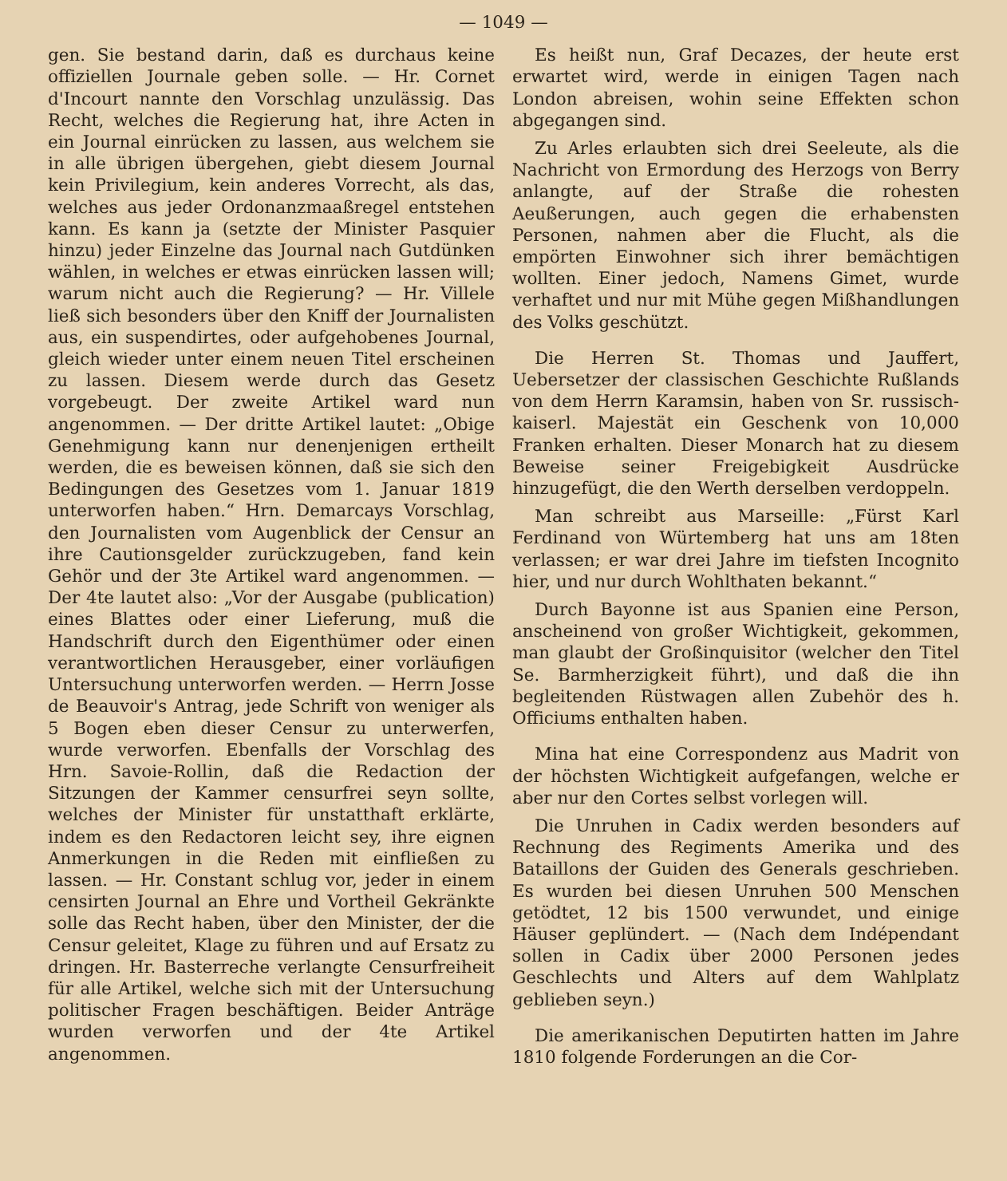— 1049 —
gen. Sie bestand darin, daß es durchaus keine offiziellen Journale geben solle. — Hr. Cornet d'Incourt nannte den Vorschlag unzulässig. Das Recht, welches die Regierung hat, ihre Acten in ein Journal einrücken zu lassen, aus welchem sie in alle übrigen übergehen, giebt diesem Journal kein Privilegium, kein anderes Vorrecht, als das, welches aus jeder Ordonanzmaaßregel entstehen kann. Es kann ja (setzte der Minister Pasquier hinzu) jeder Einzelne das Journal nach Gutdünken wählen, in welches er etwas einrücken lassen will; warum nicht auch die Regierung? — Hr. Villele ließ sich besonders über den Kniff der Journalisten aus, ein suspendirtes, oder aufgehobenes Journal, gleich wieder unter einem neuen Titel erscheinen zu lassen. Diesem werde durch das Gesetz vorgebeugt. Der zweite Artikel ward nun angenommen. — Der dritte Artikel lautet: „Obige Genehmigung kann nur denenjenigen ertheilt werden, die es beweisen können, daß sie sich den Bedingungen des Gesetzes vom 1. Januar 1819 unterworfen haben.“ Hrn. Demarcays Vorschlag, den Journalisten vom Augenblick der Censur an ihre Cautionsgelder zurückzugeben, fand kein Gehör und der 3te Artikel ward angenommen. — Der 4te lautet also: „Vor der Ausgabe (publication) eines Blattes oder einer Lieferung, muß die Handschrift durch den Eigenthümer oder einen verantwortlichen Herausgeber, einer vorläufigen Untersuchung unterworfen werden. — Herrn Josse de Beauvoir's Antrag, jede Schrift von weniger als 5 Bogen eben dieser Censur zu unterwerfen, wurde verworfen. Ebenfalls der Vorschlag des Hrn. Savoie-Rollin, daß die Redaction der Sitzungen der Kammer censurfrei seyn sollte, welches der Minister für unstatthaft erklärte, indem es den Redactoren leicht sey, ihre eignen Anmerkungen in die Reden mit einfließen zu lassen. — Hr. Constant schlug vor, jeder in einem censirten Journal an Ehre und Vortheil Gekränkte solle das Recht haben, über den Minister, der die Censur geleitet, Klage zu führen und auf Ersatz zu dringen. Hr. Basterreche verlangte Censurfreiheit für alle Artikel, welche sich mit der Untersuchung politischer Fragen beschäftigen. Beider Anträge wurden verworfen und der 4te Artikel angenommen.
Es heißt nun, Graf Decazes, der heute erst erwartet wird, werde in einigen Tagen nach London abreisen, wohin seine Effekten schon abgegangen sind.
Zu Arles erlaubten sich drei Seeleute, als die Nachricht von Ermordung des Herzogs von Berry anlangte, auf der Straße die rohesten Aeußerungen, auch gegen die erhabensten Personen, nahmen aber die Flucht, als die empörten Einwohner sich ihrer bemächtigen wollten. Einer jedoch, Namens Gimet, wurde verhaftet und nur mit Mühe gegen Mißhandlungen des Volks geschützt.
Die Herren St. Thomas und Jauffert, Uebersetzer der classischen Geschichte Rußlands von dem Herrn Karamsin, haben von Sr. russisch-kaiserl. Majestät ein Geschenk von 10,000 Franken erhalten. Dieser Monarch hat zu diesem Beweise seiner Freigebigkeit Ausdrücke hinzugefügt, die den Werth derselben verdoppeln.
Man schreibt aus Marseille: „Fürst Karl Ferdinand von Würtemberg hat uns am 18ten verlassen; er war drei Jahre im tiefsten Incognito hier, und nur durch Wohlthaten bekannt.“
Durch Bayonne ist aus Spanien eine Person, anscheinend von großer Wichtigkeit, gekommen, man glaubt der Großinquisitor (welcher den Titel Se. Barmherzigkeit führt), und daß die ihn begleitenden Rüstwagen allen Zubehör des h. Officiums enthalten haben.
Mina hat eine Correspondenz aus Madrit von der höchsten Wichtigkeit aufgefangen, welche er aber nur den Cortes selbst vorlegen will.
Die Unruhen in Cadix werden besonders auf Rechnung des Regiments Amerika und des Bataillons der Guiden des Generals geschrieben. Es wurden bei diesen Unruhen 500 Menschen getödtet, 12 bis 1500 verwundet, und einige Häuser geplündert. — (Nach dem Indépendant sollen in Cadix über 2000 Personen jedes Geschlechts und Alters auf dem Wahlplatz geblieben seyn.)
Die amerikanischen Deputirten hatten im Jahre 1810 folgende Forderungen an die Cor-